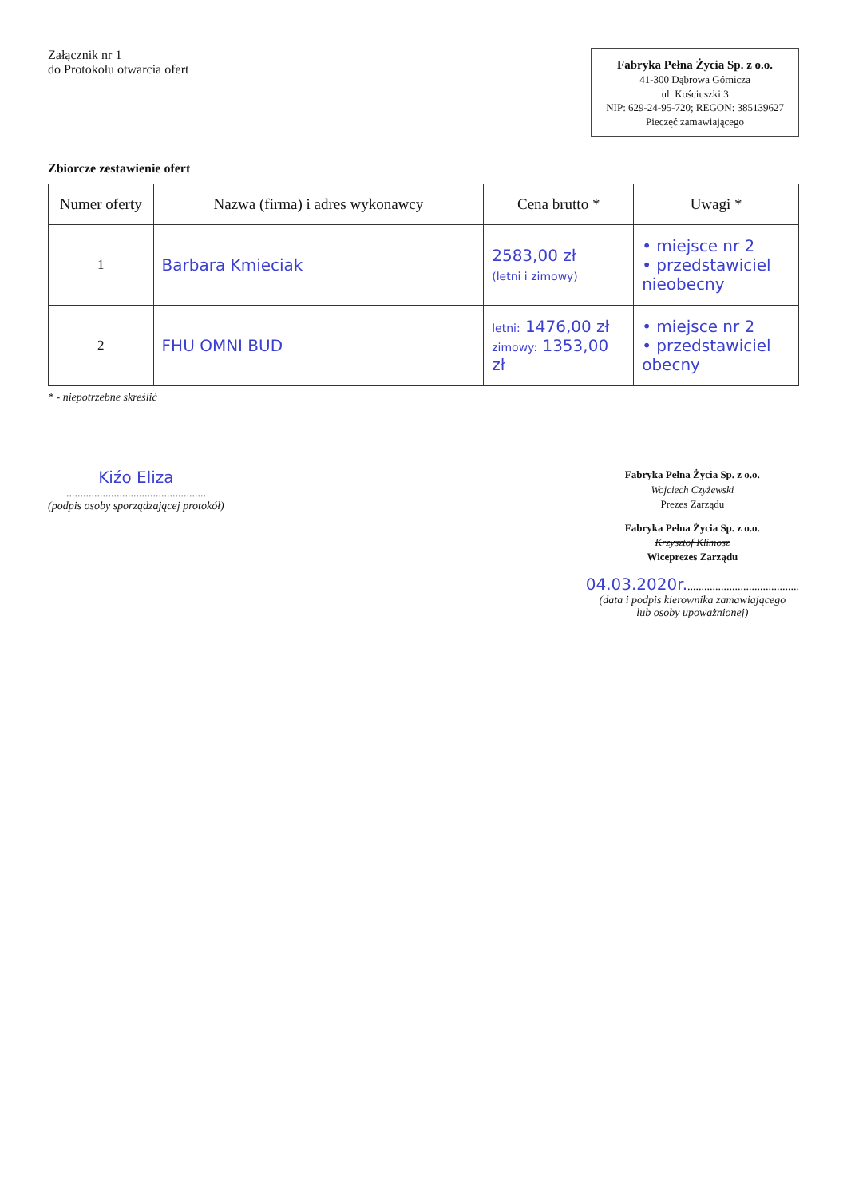Załącznik nr 1
do Protokołu otwarcia ofert
Fabryka Pełna Życia Sp. z o.o.
41-300 Dąbrowa Górnicza
ul. Kościuszki 3
NIP: 629-24-95-720; REGON: 385139627
Pieczęć zamawiającego
Zbiorcze zestawienie ofert
| Numer oferty | Nazwa (firma) i adres wykonawcy | Cena brutto * | Uwagi * |
| --- | --- | --- | --- |
| 1 | Barbara Kmieciak | 2583,00 zł (letni i zimowy) | • miejsce nr 2 • przedstawiciel nieobecny |
| 2 | FHU OMNI BUD | letni: 1476,00 zł zimowy: 1353,00 zł | • miejsce nr 2 • przedstawiciel obecny |
* - niepotrzebne skreślić
Kiźo Eliza
..................................................
(podpis osoby sporządzającej protokół)
Fabryka Pełna Życia Sp. z o.o.
Wojciech Czyżewski
Prezes Zarządu
Fabryka Pełna Życia Sp. z o.o.
Krzysztof Klimosz
Wiceprezes Zarządu
04.03.2020r.........................................
(data i podpis kierownika zamawiającego
lub osoby upoważnionej)